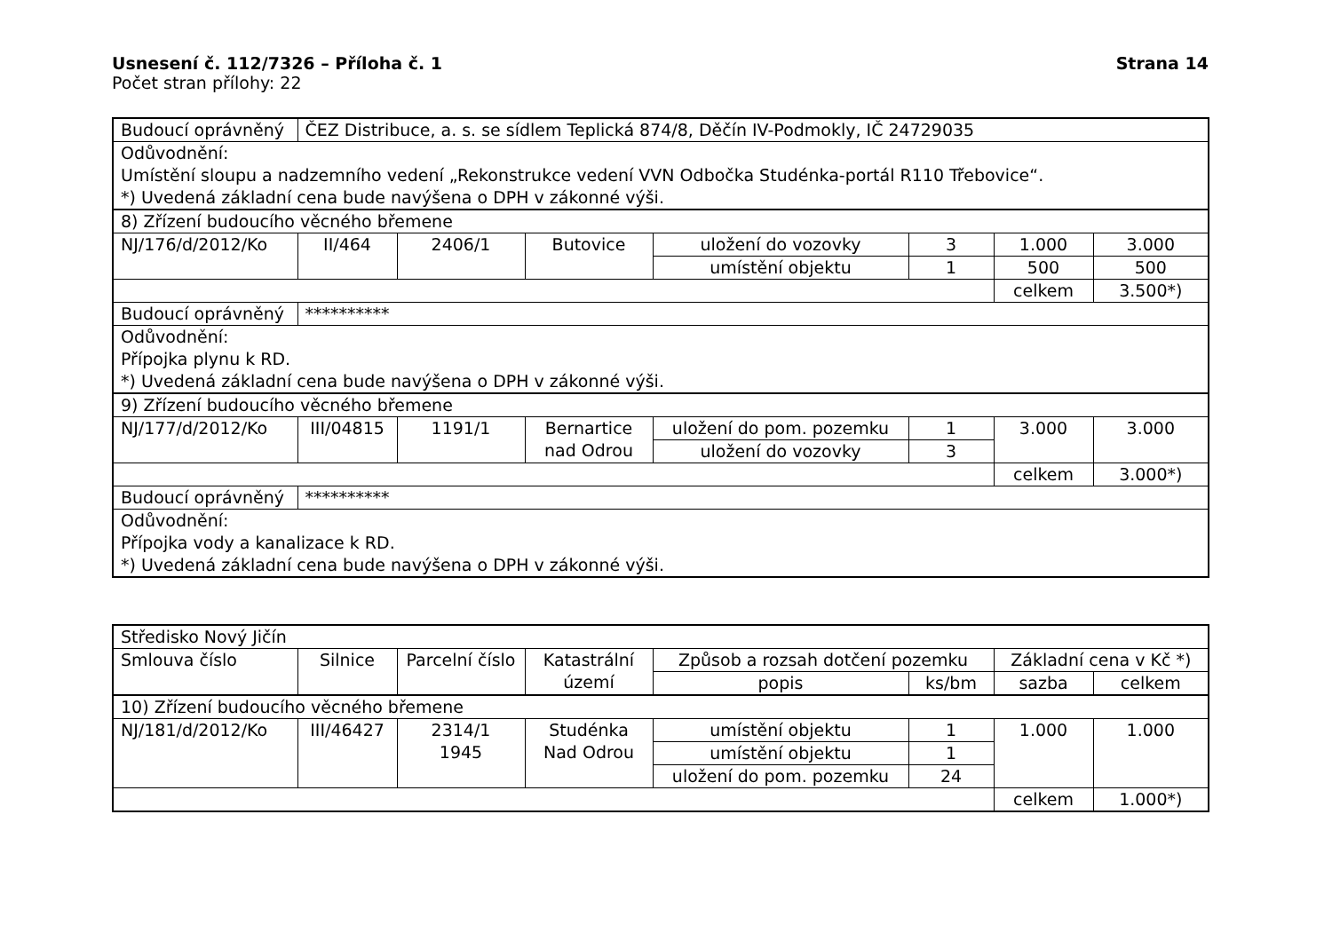Usnesení č. 112/7326 – Příloha č. 1 Strana 14
Počet stran přílohy: 22
| Budoucí oprávněný | ČEZ Distribuce, a. s. se sídlem Teplická 874/8, Děčín IV-Podmokly, IČ 24729035 | | | | | | |
| Odůvodnění: Umístění sloupu a nadzemního vedení „Rekonstrukce vedení VVN Odbočka Studénka-portál R110 Třebovice“. *) Uvedená základní cena bude navýšena o DPH v zákonné výši. | | | | | | | |
| 8) Zřízení budoucího věcného břemene | | | | | | | |
| NJ/176/d/2012/Ko | II/464 | 2406/1 | Butovice | uložení do vozovky | 3 | 1.000 | 3.000 |
| | | | | umístění objektu | 1 | 500 | 500 |
| | | | | | | celkem | 3.500*) |
| Budoucí oprávněný | ********** | | | | | | |
| Odůvodnění: Přípojka plynu k RD. *) Uvedená základní cena bude navýšena o DPH v zákonné výši. | | | | | | | |
| 9) Zřízení budoucího věcného břemene | | | | | | | |
| NJ/177/d/2012/Ko | III/04815 | 1191/1 | Bernartice nad Odrou | uložení do pom. pozemku | 1 | 3.000 | 3.000 |
| | | | | uložení do vozovky | 3 | | |
| | | | | | | celkem | 3.000*) |
| Budoucí oprávněný | ********** | | | | | | |
| Odůvodnění: Přípojka vody a kanalizace k RD. *) Uvedená základní cena bude navýšena o DPH v zákonné výši. | | | | | | | |
| Středisko Nový Jičín | | | | | | | |
| Smlouva číslo | Silnice | Parcelní číslo | Katastrální území | Způsob a rozsah dotčení pozemku | | Základní cena v Kč *) | |
| | | | | popis | ks/bm | sazba | celkem |
| 10) Zřízení budoucího věcného břemene | | | | | | | |
| NJ/181/d/2012/Ko | III/46427 | 2314/1 1945 | Studénka Nad Odrou | umístění objektu | 1 | 1.000 | 1.000 |
| | | | | umístění objektu | 1 | | |
| | | | | uložení do pom. pozemku | 24 | | |
| | | | | | | celkem | 1.000*) |